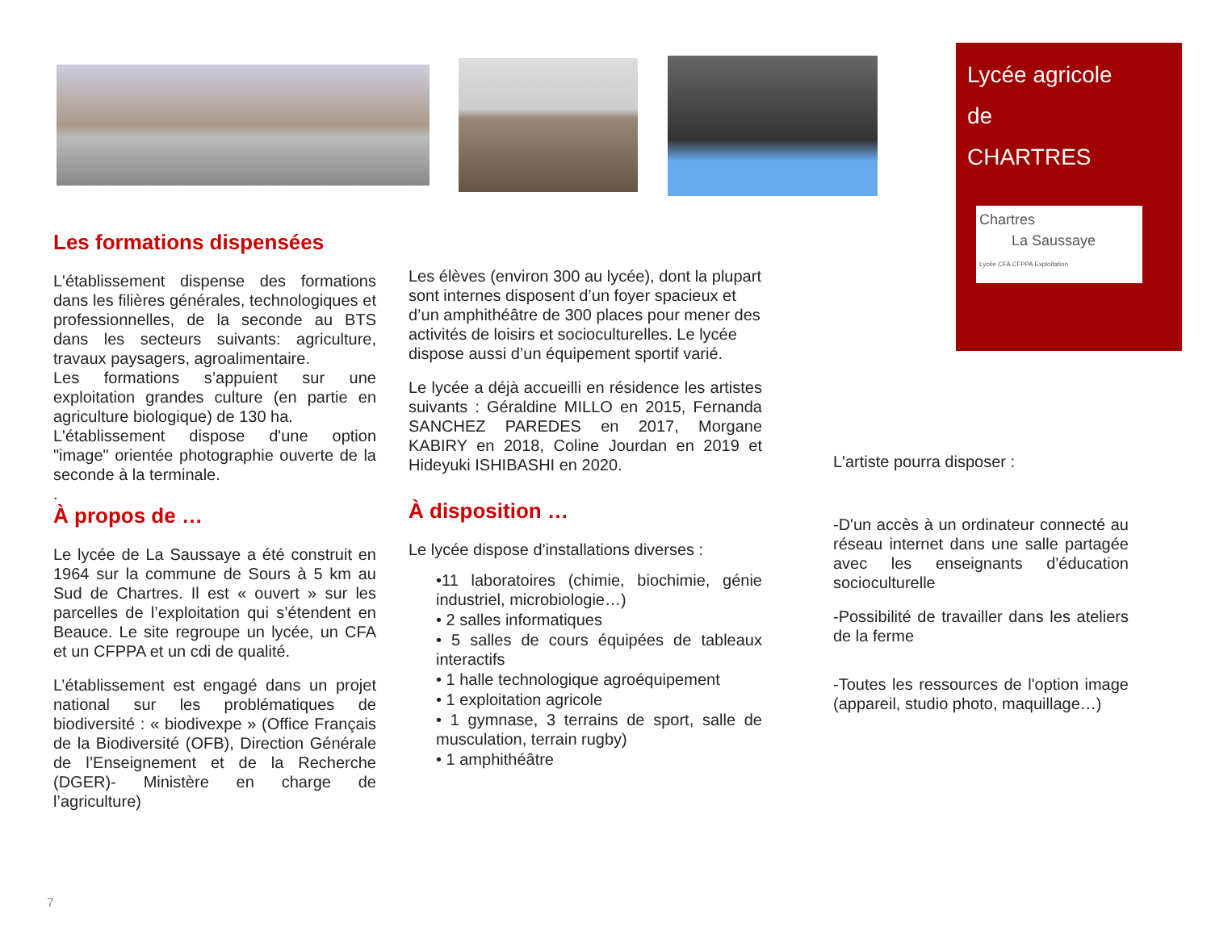Lycée agricole
de
CHARTRES
Chartres
La Saussaye
Lycée CFA CFPPA Exploitation
Les formations dispensées
L'établissement dispense des formations dans les filières générales, technologiques et professionnelles, de la seconde au BTS dans les secteurs suivants: agriculture, travaux paysagers, agroalimentaire.
Les formations s’appuient sur une exploitation grandes culture (en partie en agriculture biologique) de 130 ha.
L'établissement dispose d'une option "image" orientée photographie ouverte de la seconde à la terminale.
.
À propos de …
Le lycée de La Saussaye a été construit en 1964 sur la commune de Sours à 5 km au Sud de Chartres. Il est « ouvert » sur les parcelles de l’exploitation qui s’étendent en Beauce. Le site regroupe un lycée, un CFA et un CFPPA et un cdi de qualité.
L’établissement est engagé dans un projet national sur les problématiques de biodiversité : « biodivexpe » (Office Français de la Biodiversité (OFB), Direction Générale de l’Enseignement et de la Recherche (DGER)- Ministère en charge de l’agriculture)
Les élèves (environ 300 au lycée), dont la plupart sont internes disposent d’un foyer spacieux et d’un amphithéâtre de 300 places pour mener des activités de loisirs et socioculturelles. Le lycée dispose aussi d’un équipement sportif varié.
Le lycée a déjà accueilli en résidence les artistes suivants : Géraldine MILLO en 2015, Fernanda SANCHEZ PAREDES en 2017, Morgane KABIRY en 2018, Coline Jourdan en 2019 et Hideyuki ISHIBASHI en 2020.
À disposition …
Le lycée dispose d'installations diverses :
•11 laboratoires (chimie, biochimie, génie industriel, microbiologie…)
• 2 salles informatiques
• 5 salles de cours équipées de tableaux interactifs
• 1 halle technologique agroéquipement
• 1 exploitation agricole
• 1 gymnase, 3 terrains de sport, salle de musculation, terrain rugby)
• 1 amphithéâtre
L'artiste pourra disposer :
-D'un accès à un ordinateur connecté au réseau internet dans une salle partagée avec les enseignants d'éducation socioculturelle
-Possibilité de travailler dans les ateliers de la ferme
-Toutes les ressources de l'option image (appareil, studio photo, maquillage…)
7